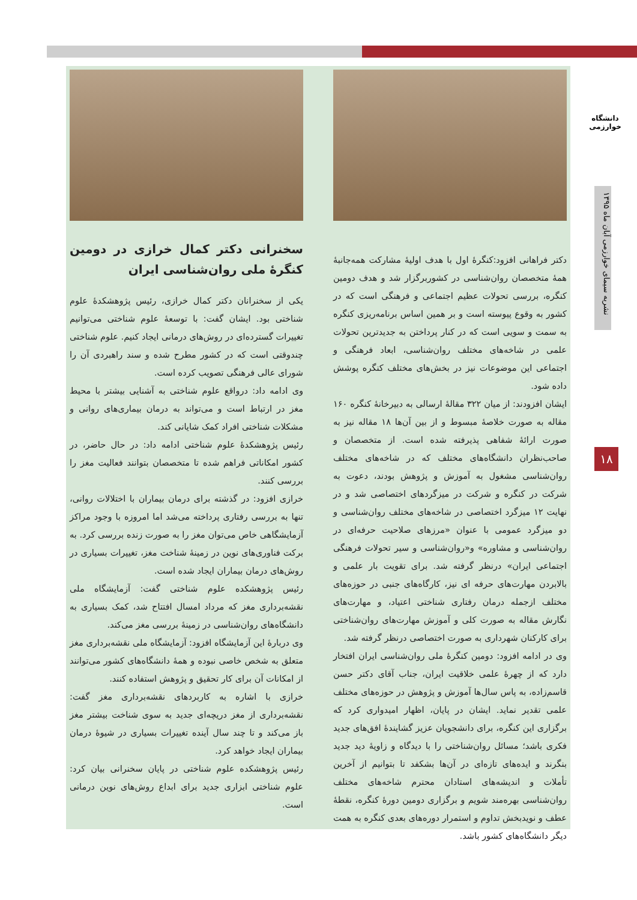دانشگاه خوارزمی
نشریه سیمای خوارزمی آبان ماه ۱۳۹۵
۱۸
دکتر فراهانی افزود:کنگرهٔ اول با هدف اولیهٔ مشارکت همه‌جانبهٔ همهٔ متخصصان روان‌شناسی در کشوربرگزار شد و هدف دومین کنگره، بررسی تحولات عظیم اجتماعی و فرهنگی است که در کشور به وقوع پیوسته است و بر همین اساس برنامه‌ریزی کنگره به سمت و سویی است که در کنار پرداختن به جدیدترین تحولات علمی در شاخه‌های مختلف روان‌شناسی، ابعاد فرهنگی و اجتماعی این موضوعات نیز در بخش‌های مختلف کنگره پوشش داده شود.
ایشان افزودند: از میان ۳۲۲ مقالهٔ ارسالی به دبیرخانهٔ کنگره ۱۶۰ مقاله به صورت خلاصهٔ مبسوط و از بین آن‌ها ۱۸ مقاله نیز به صورت ارائهٔ شفاهی پذیرفته شده است. از متخصصان و صاحب‌نظران دانشگاه‌های مختلف که در شاخه‌های مختلف روان‌شناسی مشغول به آموزش و پژوهش بودند، دعوت به شرکت در کنگره و شرکت در میزگردهای اختصاصی شد و در نهایت ۱۲ میزگرد اختصاصی در شاخه‌های مختلف روان‌شناسی و دو میزگرد عمومی با عنوان «مرزهای صلاحیت حرفه‌ای در روان‌شناسی و مشاوره» و«روان‌شناسی و سیر تحولات فرهنگی اجتماعی ایران» درنظر گرفته شد. برای تقویت بار علمی و بالابردن مهارت‌های حرفه ای نیز، کارگاه‌های جنبی در حوزه‌های مختلف ازجمله درمان رفتاری شناختی اعتیاد، و مهارت‌های نگارش مقاله به صورت کلی و آموزش مهارت‌های روان‌شناختی برای کارکنان شهرداری به صورت اختصاصی درنظر گرفته شد.
وی در ادامه افزود: دومین کنگرهٔ ملی روان‌شناسی ایران افتخار دارد که از چهرهٔ علمی خلاقیت ایران، جناب آقای دکتر حسن قاسم‌زاده، به پاس سال‌ها آموزش و پژوهش در حوزه‌های مختلف علمی تقدیر نماید. ایشان در پایان، اظهار امیدواری کرد که برگزاری این کنگره، برای دانشجویان عزیز گشایندهٔ افق‌های جدید فکری باشد؛ مسائل روان‌شناختی را با دیدگاه و زاویهٔ دید جدید بنگرند و ایده‌های تازه‌ای در آن‌ها بشکفد تا بتوانیم از آخرین تأملات و اندیشه‌های استادان محترم شاخه‌های مختلف روان‌شناسی بهره‌مند شویم و برگزاری دومین دورهٔ کنگره، نقطهٔ عطف و نویدبخش تداوم و استمرار دوره‌های بعدی کنگره به همت دیگر دانشگاه‌های کشور باشد.
سخنرانی دکتر کمال خرازی در دومین کنگرهٔ ملی روان‌شناسی ایران
یکی از سخنرانان دکتر کمال خرازی، رئیس پژوهشکدهٔ علوم شناختی بود. ایشان گفت: با توسعهٔ علوم شناختی می‌توانیم تغییرات گسترده‌ای در روش‌های درمانی ایجاد کنیم. علوم شناختی چندوقتی است که در کشور مطرح شده و سند راهبردی آن را شورای عالی فرهنگی تصویب کرده است.
وی ادامه داد: درواقع علوم شناختی به آشنایی بیشتر با محیط مغز در ارتباط است و می‌تواند به درمان بیماری‌های روانی و مشکلات شناختی افراد کمک شایانی کند.
رئیس پژوهشکدهٔ علوم شناختی ادامه داد: در حال حاضر، در کشور امکاناتی فراهم شده تا متخصصان بتوانند فعالیت مغز را بررسی کنند.
خرازی افزود: در گذشته برای درمان بیماران با اختلالات روانی، تنها به بررسی رفتاری پرداخته می‌شد اما امروزه با وجود مراکز آزمایشگاهی خاص می‌توان مغز را به صورت زنده بررسی کرد. به برکت فناوری‌های نوین در زمینهٔ شناخت مغز، تغییرات بسیاری در روش‌های درمان بیماران ایجاد شده است.
رئیس پژوهشکده علوم شناختی گفت: آزمایشگاه ملی نقشه‌برداری مغز که مرداد امسال افتتاح شد، کمک بسیاری به دانشگاه‌های روان‌شناسی در زمینهٔ بررسی مغز می‌کند.
وی دربارهٔ این آزمایشگاه افزود: آزمایشگاه ملی نقشه‌برداری مغز متعلق به شخص خاصی نبوده و همهٔ دانشگاه‌های کشور می‌توانند از امکانات آن برای کار تحقیق و پژوهش استفاده کنند.
خرازی با اشاره به کاربردهای نقشه‌برداری مغز گفت: نقشه‌برداری از مغز دریچه‌ای جدید به سوی شناخت بیشتر مغز باز می‌کند و تا چند سال آینده تغییرات بسیاری در شیوهٔ درمان بیماران ایجاد خواهد کرد.
رئیس پژوهشکده علوم شناختی در پایان سخنرانی بیان کرد: علوم شناختی ابزاری جدید برای ابداع روش‌های نوین درمانی است.